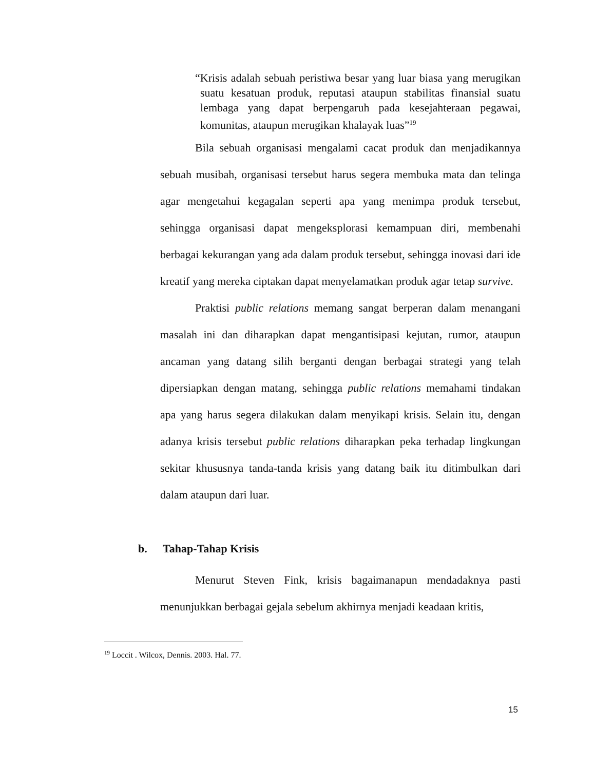“Krisis adalah sebuah peristiwa besar yang luar biasa yang merugikan suatu kesatuan produk, reputasi ataupun stabilitas finansial suatu lembaga yang dapat berpengaruh pada kesejahteraan pegawai, komunitas, ataupun merugikan khalayak luas”<sup>19</sup>
Bila sebuah organisasi mengalami cacat produk dan menjadikannya sebuah musibah, organisasi tersebut harus segera membuka mata dan telinga agar mengetahui kegagalan seperti apa yang menimpa produk tersebut, sehingga organisasi dapat mengeksplorasi kemampuan diri, membenahi berbagai kekurangan yang ada dalam produk tersebut, sehingga inovasi dari ide kreatif yang mereka ciptakan dapat menyelamatkan produk agar tetap survive.
Praktisi public relations memang sangat berperan dalam menangani masalah ini dan diharapkan dapat mengantisipasi kejutan, rumor, ataupun ancaman yang datang silih berganti dengan berbagai strategi yang telah dipersiapkan dengan matang, sehingga public relations memahami tindakan apa yang harus segera dilakukan dalam menyikapi krisis. Selain itu, dengan adanya krisis tersebut public relations diharapkan peka terhadap lingkungan sekitar khususnya tanda-tanda krisis yang datang baik itu ditimbulkan dari dalam ataupun dari luar.
b. Tahap-Tahap Krisis
Menurut Steven Fink, krisis bagaimanapun mendadaknya pasti menunjukkan berbagai gejala sebelum akhirnya menjadi keadaan kritis,
<sup>19</sup> Loccit . Wilcox, Dennis. 2003. Hal. 77.
15